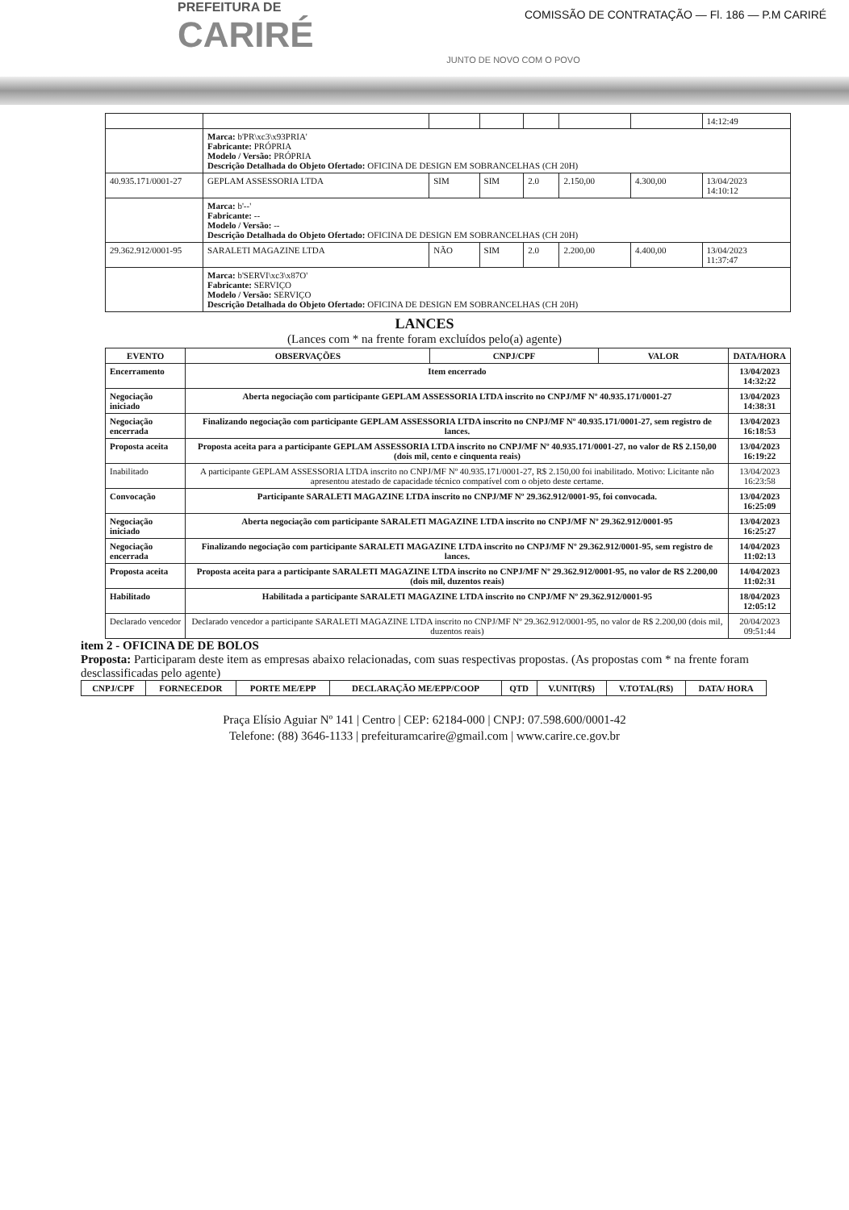PREFEITURA DE
CARIRÉ
JUNTO DE NOVO COM O POVO
COMISSÃO DE CONTRATAÇÃO — Fl. 186 — P.M CARIRÉ
| | | | | | | | 14:12:49 |
| | Marca: b'PR\xc3\x93PRIA' Fabricante: PRÓPRIA Modelo / Versão: PRÓPRIA Descrição Detalhada do Objeto Ofertado: OFICINA DE DESIGN EM SOBRANCELHAS (CH 20H) | | | | | | |
| 40.935.171/0001-27 | GEPLAM ASSESSORIA LTDA | SIM | SIM | 2.0 | 2.150,00 | 4.300,00 | 13/04/2023 14:10:12 |
| | Marca: b'--' Fabricante: -- Modelo / Versão: -- Descrição Detalhada do Objeto Ofertado: OFICINA DE DESIGN EM SOBRANCELHAS (CH 20H) | | | | | | |
| 29.362.912/0001-95 | SARALETI MAGAZINE LTDA | NÃO | SIM | 2.0 | 2.200,00 | 4.400,00 | 13/04/2023 11:37:47 |
| | Marca: b'SERVI\xc3\x87O' Fabricante: SERVIÇO Modelo / Versão: SERVIÇO Descrição Detalhada do Objeto Ofertado: OFICINA DE DESIGN EM SOBRANCELHAS (CH 20H) | | | | | | |
LANCES
(Lances com * na frente foram excluídos pelo(a) agente)
| EVENTO | OBSERVAÇÕES | CNPJ/CPF | VALOR | DATA/HORA |
| --- | --- | --- | --- | --- |
| Encerramento | Item encerrado | | | 13/04/2023 14:32:22 |
| Negociação iniciado | Aberta negociação com participante GEPLAM ASSESSORIA LTDA inscrito no CNPJ/MF Nº 40.935.171/0001-27 | | | 13/04/2023 14:38:31 |
| Negociação encerrada | Finalizando negociação com participante GEPLAM ASSESSORIA LTDA inscrito no CNPJ/MF Nº 40.935.171/0001-27, sem registro de lances. | | | 13/04/2023 16:18:53 |
| Proposta aceita | Proposta aceita para a participante GEPLAM ASSESSORIA LTDA inscrito no CNPJ/MF Nº 40.935.171/0001-27, no valor de R$ 2.150,00 (dois mil, cento e cinquenta reais) | | | 13/04/2023 16:19:22 |
| Inabilitado | A participante GEPLAM ASSESSORIA LTDA inscrito no CNPJ/MF Nº 40.935.171/0001-27, R$ 2.150,00 foi inabilitado. Motivo: Licitante não apresentou atestado de capacidade técnico compatível com o objeto deste certame. | | | 13/04/2023 16:23:58 |
| Convocação | Participante SARALETI MAGAZINE LTDA inscrito no CNPJ/MF Nº 29.362.912/0001-95, foi convocada. | | | 13/04/2023 16:25:09 |
| Negociação iniciado | Aberta negociação com participante SARALETI MAGAZINE LTDA inscrito no CNPJ/MF Nº 29.362.912/0001-95 | | | 13/04/2023 16:25:27 |
| Negociação encerrada | Finalizando negociação com participante SARALETI MAGAZINE LTDA inscrito no CNPJ/MF Nº 29.362.912/0001-95, sem registro de lances. | | | 14/04/2023 11:02:13 |
| Proposta aceita | Proposta aceita para a participante SARALETI MAGAZINE LTDA inscrito no CNPJ/MF Nº 29.362.912/0001-95, no valor de R$ 2.200,00 (dois mil, duzentos reais) | | | 14/04/2023 11:02:31 |
| Habilitado | Habilitada a participante SARALETI MAGAZINE LTDA inscrito no CNPJ/MF Nº 29.362.912/0001-95 | | | 18/04/2023 12:05:12 |
| Declarado vencedor | Declarado vencedor a participante SARALETI MAGAZINE LTDA inscrito no CNPJ/MF Nº 29.362.912/0001-95, no valor de R$ 2.200,00 (dois mil, duzentos reais) | | | 20/04/2023 09:51:44 |
item 2 - OFICINA DE DE BOLOS
Proposta: Participaram deste item as empresas abaixo relacionadas, com suas respectivas propostas. (As propostas com * na frente foram desclassificadas pelo agente)
| CNPJ/CPF | FORNECEDOR | PORTE ME/EPP | DECLARAÇÃO ME/EPP/COOP | QTD | V.UNIT(R$) | V.TOTAL(R$) | DATA/ HORA |
| --- | --- | --- | --- | --- | --- | --- | --- |
Praça Elísio Aguiar Nº 141 | Centro | CEP: 62184-000 | CNPJ: 07.598.600/0001-42
Telefone: (88) 3646-1133 | prefeituramcarire@gmail.com | www.carire.ce.gov.br